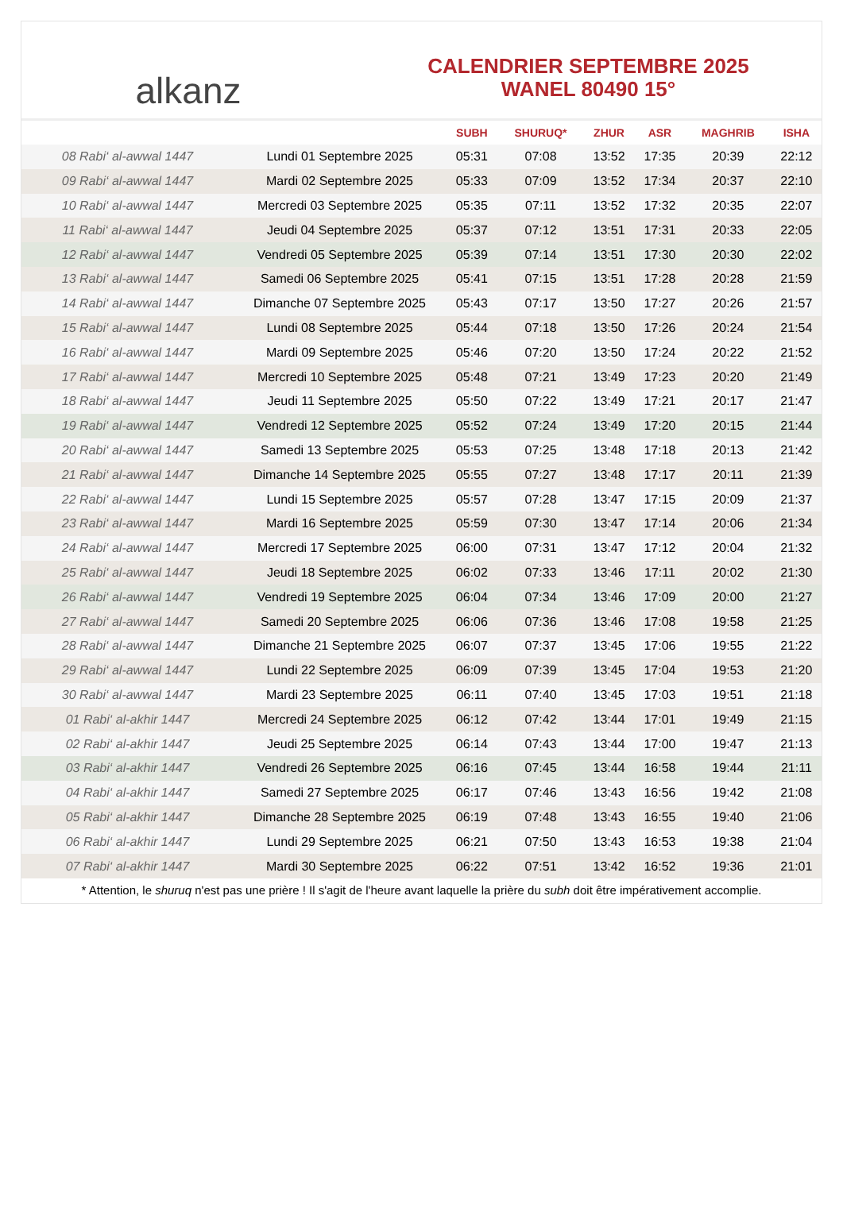alkanz
CALENDRIER SEPTEMBRE 2025
WANEL 80490 15°
| | | SUBH | SHURUQ* | ZHUR | ASR | MAGHRIB | ISHA |
| --- | --- | --- | --- | --- | --- | --- | --- |
| 08 Rabi‘ al-awwal 1447 | Lundi 01 Septembre 2025 | 05:31 | 07:08 | 13:52 | 17:35 | 20:39 | 22:12 |
| 09 Rabi‘ al-awwal 1447 | Mardi 02 Septembre 2025 | 05:33 | 07:09 | 13:52 | 17:34 | 20:37 | 22:10 |
| 10 Rabi‘ al-awwal 1447 | Mercredi 03 Septembre 2025 | 05:35 | 07:11 | 13:52 | 17:32 | 20:35 | 22:07 |
| 11 Rabi‘ al-awwal 1447 | Jeudi 04 Septembre 2025 | 05:37 | 07:12 | 13:51 | 17:31 | 20:33 | 22:05 |
| 12 Rabi‘ al-awwal 1447 | Vendredi 05 Septembre 2025 | 05:39 | 07:14 | 13:51 | 17:30 | 20:30 | 22:02 |
| 13 Rabi‘ al-awwal 1447 | Samedi 06 Septembre 2025 | 05:41 | 07:15 | 13:51 | 17:28 | 20:28 | 21:59 |
| 14 Rabi‘ al-awwal 1447 | Dimanche 07 Septembre 2025 | 05:43 | 07:17 | 13:50 | 17:27 | 20:26 | 21:57 |
| 15 Rabi‘ al-awwal 1447 | Lundi 08 Septembre 2025 | 05:44 | 07:18 | 13:50 | 17:26 | 20:24 | 21:54 |
| 16 Rabi‘ al-awwal 1447 | Mardi 09 Septembre 2025 | 05:46 | 07:20 | 13:50 | 17:24 | 20:22 | 21:52 |
| 17 Rabi‘ al-awwal 1447 | Mercredi 10 Septembre 2025 | 05:48 | 07:21 | 13:49 | 17:23 | 20:20 | 21:49 |
| 18 Rabi‘ al-awwal 1447 | Jeudi 11 Septembre 2025 | 05:50 | 07:22 | 13:49 | 17:21 | 20:17 | 21:47 |
| 19 Rabi‘ al-awwal 1447 | Vendredi 12 Septembre 2025 | 05:52 | 07:24 | 13:49 | 17:20 | 20:15 | 21:44 |
| 20 Rabi‘ al-awwal 1447 | Samedi 13 Septembre 2025 | 05:53 | 07:25 | 13:48 | 17:18 | 20:13 | 21:42 |
| 21 Rabi‘ al-awwal 1447 | Dimanche 14 Septembre 2025 | 05:55 | 07:27 | 13:48 | 17:17 | 20:11 | 21:39 |
| 22 Rabi‘ al-awwal 1447 | Lundi 15 Septembre 2025 | 05:57 | 07:28 | 13:47 | 17:15 | 20:09 | 21:37 |
| 23 Rabi‘ al-awwal 1447 | Mardi 16 Septembre 2025 | 05:59 | 07:30 | 13:47 | 17:14 | 20:06 | 21:34 |
| 24 Rabi‘ al-awwal 1447 | Mercredi 17 Septembre 2025 | 06:00 | 07:31 | 13:47 | 17:12 | 20:04 | 21:32 |
| 25 Rabi‘ al-awwal 1447 | Jeudi 18 Septembre 2025 | 06:02 | 07:33 | 13:46 | 17:11 | 20:02 | 21:30 |
| 26 Rabi‘ al-awwal 1447 | Vendredi 19 Septembre 2025 | 06:04 | 07:34 | 13:46 | 17:09 | 20:00 | 21:27 |
| 27 Rabi‘ al-awwal 1447 | Samedi 20 Septembre 2025 | 06:06 | 07:36 | 13:46 | 17:08 | 19:58 | 21:25 |
| 28 Rabi‘ al-awwal 1447 | Dimanche 21 Septembre 2025 | 06:07 | 07:37 | 13:45 | 17:06 | 19:55 | 21:22 |
| 29 Rabi‘ al-awwal 1447 | Lundi 22 Septembre 2025 | 06:09 | 07:39 | 13:45 | 17:04 | 19:53 | 21:20 |
| 30 Rabi‘ al-awwal 1447 | Mardi 23 Septembre 2025 | 06:11 | 07:40 | 13:45 | 17:03 | 19:51 | 21:18 |
| 01 Rabi‘ al-akhir 1447 | Mercredi 24 Septembre 2025 | 06:12 | 07:42 | 13:44 | 17:01 | 19:49 | 21:15 |
| 02 Rabi‘ al-akhir 1447 | Jeudi 25 Septembre 2025 | 06:14 | 07:43 | 13:44 | 17:00 | 19:47 | 21:13 |
| 03 Rabi‘ al-akhir 1447 | Vendredi 26 Septembre 2025 | 06:16 | 07:45 | 13:44 | 16:58 | 19:44 | 21:11 |
| 04 Rabi‘ al-akhir 1447 | Samedi 27 Septembre 2025 | 06:17 | 07:46 | 13:43 | 16:56 | 19:42 | 21:08 |
| 05 Rabi‘ al-akhir 1447 | Dimanche 28 Septembre 2025 | 06:19 | 07:48 | 13:43 | 16:55 | 19:40 | 21:06 |
| 06 Rabi‘ al-akhir 1447 | Lundi 29 Septembre 2025 | 06:21 | 07:50 | 13:43 | 16:53 | 19:38 | 21:04 |
| 07 Rabi‘ al-akhir 1447 | Mardi 30 Septembre 2025 | 06:22 | 07:51 | 13:42 | 16:52 | 19:36 | 21:01 |
* Attention, le shuruq n'est pas une prière ! Il s'agit de l'heure avant laquelle la prière du subh doit être impérativement accomplie.